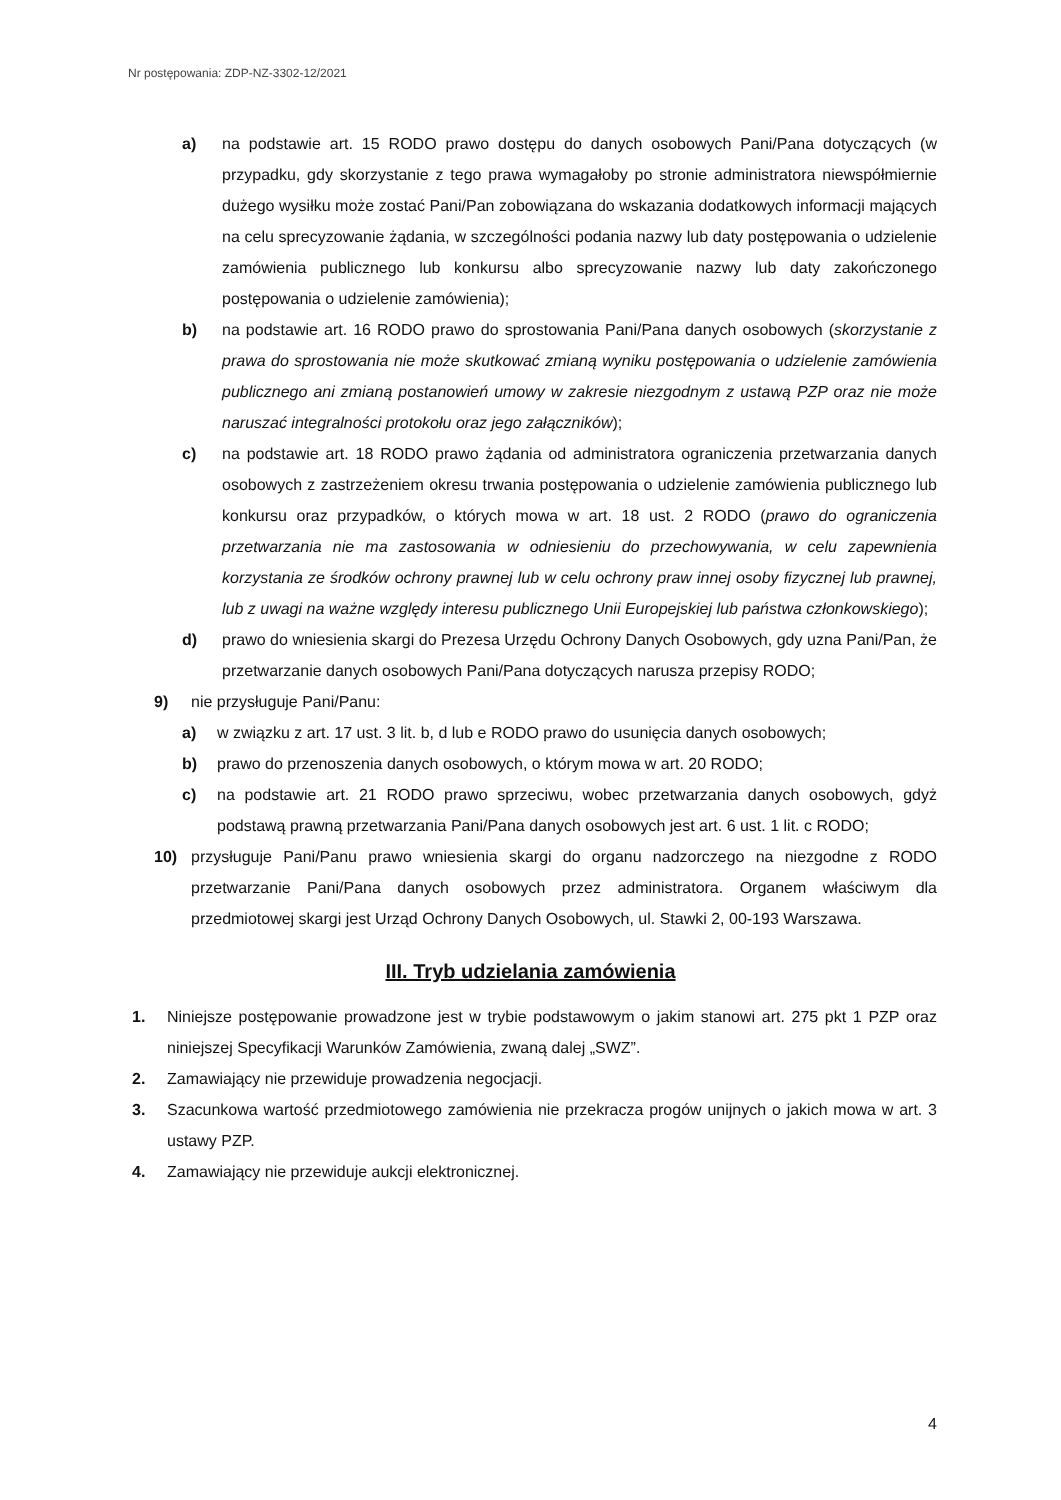Nr postępowania: ZDP-NZ-3302-12/2021
a) na podstawie art. 15 RODO prawo dostępu do danych osobowych Pani/Pana dotyczących (w przypadku, gdy skorzystanie z tego prawa wymagałoby po stronie administratora niewspółmiernie dużego wysiłku może zostać Pani/Pan zobowiązana do wskazania dodatkowych informacji mających na celu sprecyzowanie żądania, w szczególności podania nazwy lub daty postępowania o udzielenie zamówienia publicznego lub konkursu albo sprecyzowanie nazwy lub daty zakończonego postępowania o udzielenie zamówienia);
b) na podstawie art. 16 RODO prawo do sprostowania Pani/Pana danych osobowych (skorzystanie z prawa do sprostowania nie może skutkować zmianą wyniku postępowania o udzielenie zamówienia publicznego ani zmianą postanowień umowy w zakresie niezgodnym z ustawą PZP oraz nie może naruszać integralności protokołu oraz jego załączników);
c) na podstawie art. 18 RODO prawo żądania od administratora ograniczenia przetwarzania danych osobowych z zastrzeżeniem okresu trwania postępowania o udzielenie zamówienia publicznego lub konkursu oraz przypadków, o których mowa w art. 18 ust. 2 RODO (prawo do ograniczenia przetwarzania nie ma zastosowania w odniesieniu do przechowywania, w celu zapewnienia korzystania ze środków ochrony prawnej lub w celu ochrony praw innej osoby fizycznej lub prawnej, lub z uwagi na ważne względy interesu publicznego Unii Europejskiej lub państwa członkowskiego);
d) prawo do wniesienia skargi do Prezesa Urzędu Ochrony Danych Osobowych, gdy uzna Pani/Pan, że przetwarzanie danych osobowych Pani/Pana dotyczących narusza przepisy RODO;
9) nie przysługuje Pani/Panu:
a) w związku z art. 17 ust. 3 lit. b, d lub e RODO prawo do usunięcia danych osobowych;
b) prawo do przenoszenia danych osobowych, o którym mowa w art. 20 RODO;
c) na podstawie art. 21 RODO prawo sprzeciwu, wobec przetwarzania danych osobowych, gdyż podstawą prawną przetwarzania Pani/Pana danych osobowych jest art. 6 ust. 1 lit. c RODO;
10) przysługuje Pani/Panu prawo wniesienia skargi do organu nadzorczego na niezgodne z RODO przetwarzanie Pani/Pana danych osobowych przez administratora. Organem właściwym dla przedmiotowej skargi jest Urząd Ochrony Danych Osobowych, ul. Stawki 2, 00-193 Warszawa.
III. Tryb udzielania zamówienia
1. Niniejsze postępowanie prowadzone jest w trybie podstawowym o jakim stanowi art. 275 pkt 1 PZP oraz niniejszej Specyfikacji Warunków Zamówienia, zwaną dalej „SWZ”.
2. Zamawiający nie przewiduje prowadzenia negocjacji.
3. Szacunkowa wartość przedmiotowego zamówienia nie przekracza progów unijnych o jakich mowa w art. 3 ustawy PZP.
4. Zamawiający nie przewiduje aukcji elektronicznej.
4